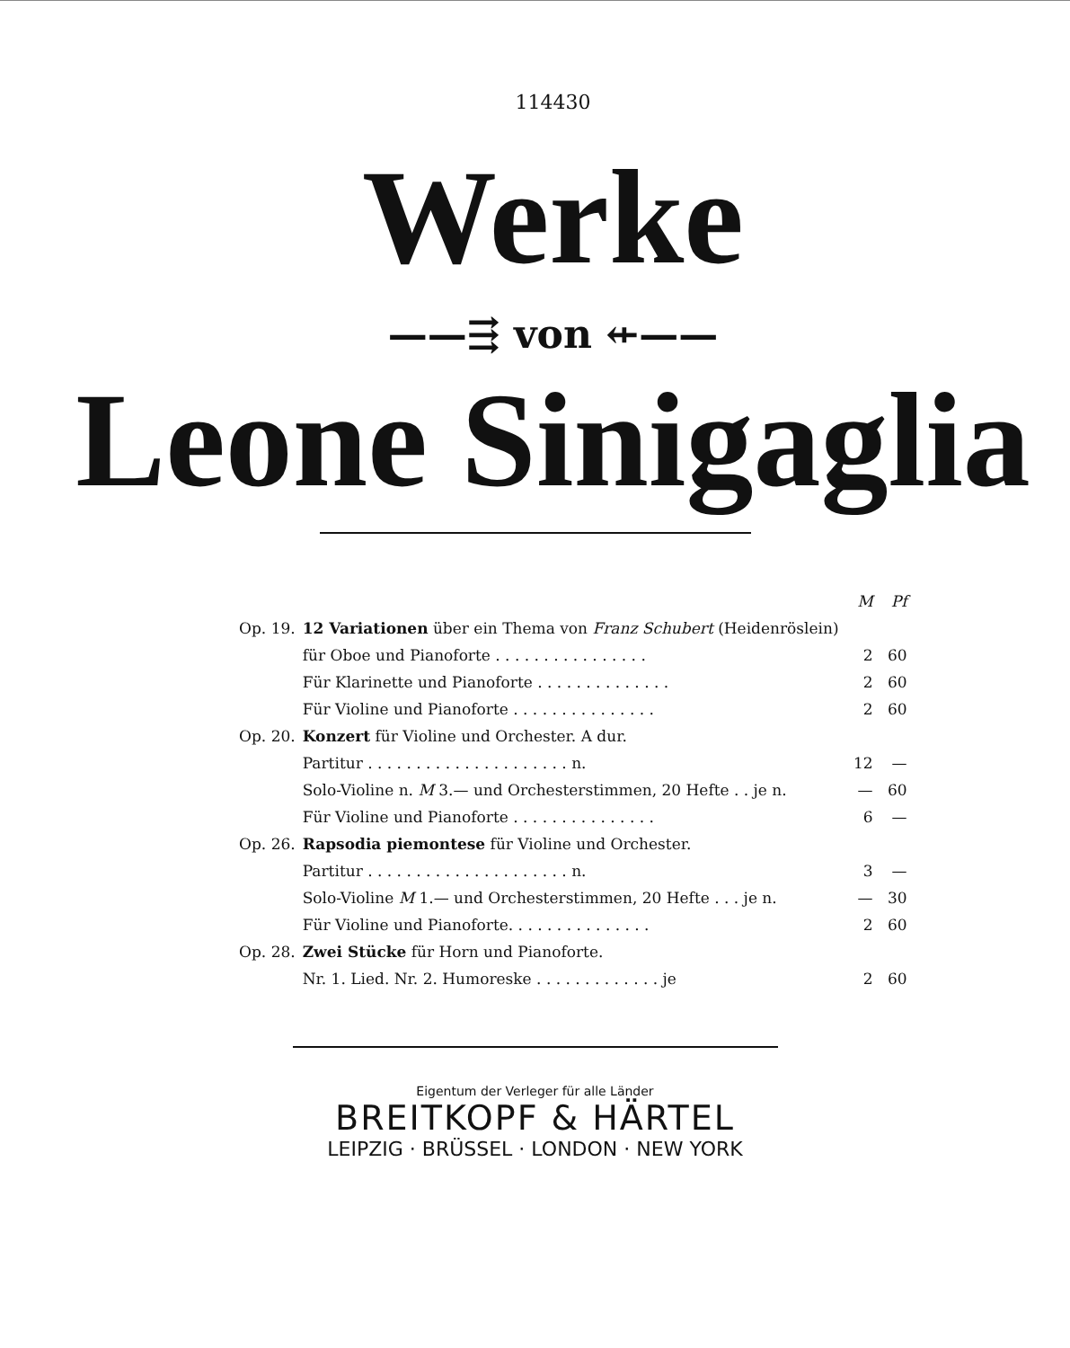114430
Werke
——⇶ von ⇷——
Leone Sinigaglia
| | | M | Pf |
| Op. 19. | 12 Variationen über ein Thema von Franz Schubert (Heidenröslein) | | |
| | für Oboe und Pianoforte . . . . . . . . . . . . . . . . | 2 | 60 |
| | Für Klarinette und Pianoforte . . . . . . . . . . . . . . | 2 | 60 |
| | Für Violine und Pianoforte . . . . . . . . . . . . . . . | 2 | 60 |
| Op. 20. | Konzert für Violine und Orchester. A dur. | | |
| | Partitur . . . . . . . . . . . . . . . . . . . . . n. | 12 | — |
| | Solo-Violine n. M 3.— und Orchesterstimmen, 20 Hefte . . je n. | — | 60 |
| | Für Violine und Pianoforte . . . . . . . . . . . . . . . | 6 | — |
| Op. 26. | Rapsodia piemontese für Violine und Orchester. | | |
| | Partitur . . . . . . . . . . . . . . . . . . . . . n. | 3 | — |
| | Solo-Violine M 1.— und Orchesterstimmen, 20 Hefte . . . je n. | — | 30 |
| | Für Violine und Pianoforte. . . . . . . . . . . . . . . | 2 | 60 |
| Op. 28. | Zwei Stücke für Horn und Pianoforte. | | |
| | Nr. 1. Lied. Nr. 2. Humoreske . . . . . . . . . . . . . je | 2 | 60 |
Eigentum der Verleger für alle Länder
BREITKOPF & HÄRTEL
LEIPZIG · BRÜSSEL · LONDON · NEW YORK